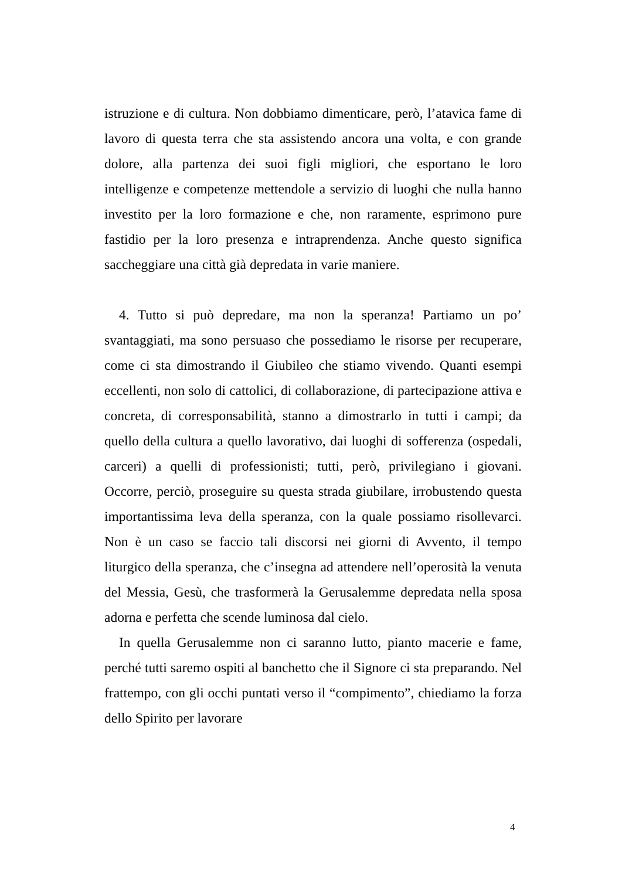istruzione e di cultura. Non dobbiamo dimenticare, però, l’atavica fame di lavoro di questa terra che sta assistendo ancora una volta, e con grande dolore, alla partenza dei suoi figli migliori, che esportano le loro intelligenze e competenze mettendole a servizio di luoghi che nulla hanno investito per la loro formazione e che, non raramente, esprimono pure fastidio per la loro presenza e intraprendenza. Anche questo significa saccheggiare una città già depredata in varie maniere.
4. Tutto si può depredare, ma non la speranza! Partiamo un po’ svantaggiati, ma sono persuaso che possediamo le risorse per recuperare, come ci sta dimostrando il Giubileo che stiamo vivendo. Quanti esempi eccellenti, non solo di cattolici, di collaborazione, di partecipazione attiva e concreta, di corresponsabilità, stanno a dimostrarlo in tutti i campi; da quello della cultura a quello lavorativo, dai luoghi di sofferenza (ospedali, carceri) a quelli di professionisti; tutti, però, privilegiano i giovani. Occorre, perciò, proseguire su questa strada giubilare, irrobustendo questa importantissima leva della speranza, con la quale possiamo risollevarci. Non è un caso se faccio tali discorsi nei giorni di Avvento, il tempo liturgico della speranza, che c’insegna ad attendere nell’operosità la venuta del Messia, Gesù, che trasformerà la Gerusalemme depredata nella sposa adorna e perfetta che scende luminosa dal cielo.
In quella Gerusalemme non ci saranno lutto, pianto macerie e fame, perché tutti saremo ospiti al banchetto che il Signore ci sta preparando. Nel frattempo, con gli occhi puntati verso il “compimento”, chiediamo la forza dello Spirito per lavorare
4